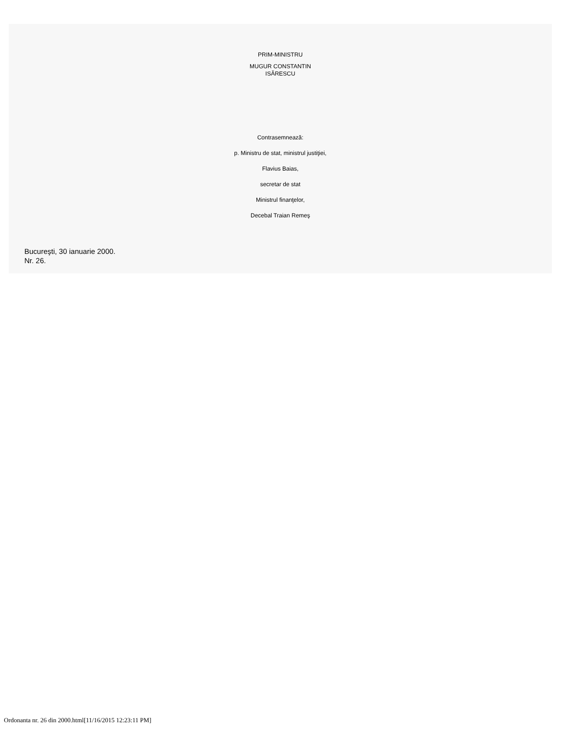PRIM-MINISTRU
MUGUR CONSTANTIN
ISĂRESCU
Contrasemnează:
p. Ministru de stat, ministrul justiţiei,
Flavius Baias,
secretar de stat
Ministrul finanţelor,
Decebal Traian Remeş
Bucureşti, 30 ianuarie 2000.
Nr. 26.
Ordonanta nr. 26 din 2000.html[11/16/2015 12:23:11 PM]